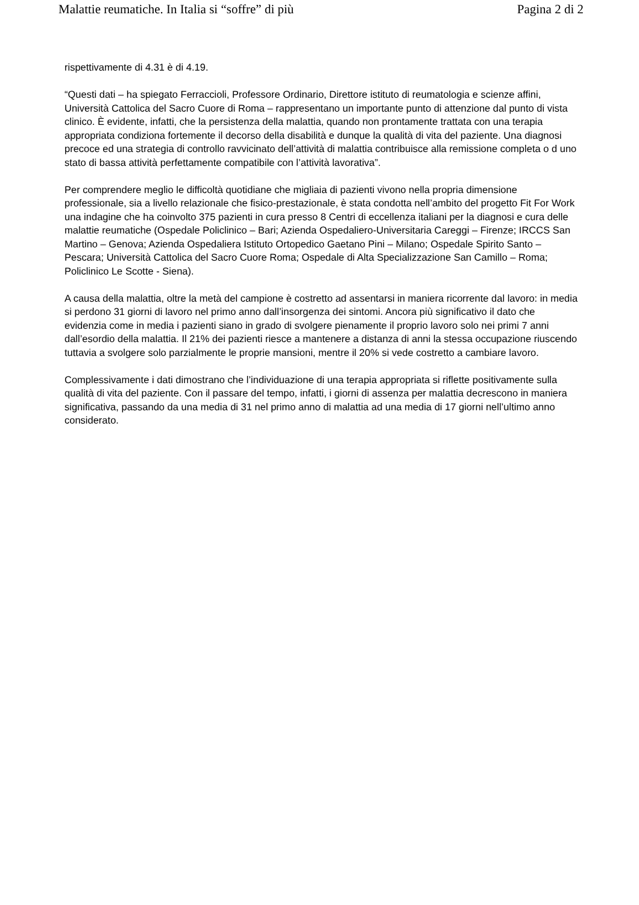Malattie reumatiche. In Italia si “soffre” di più Pagina 2 di 2
rispettivamente di 4.31 è di 4.19.
“Questi dati – ha spiegato Ferraccioli, Professore Ordinario, Direttore istituto di reumatologia e scienze affini, Università Cattolica del Sacro Cuore di Roma – rappresentano un importante punto di attenzione dal punto di vista clinico. È evidente, infatti, che la persistenza della malattia, quando non prontamente trattata con una terapia appropriata condiziona fortemente il decorso della disabilità e dunque la qualità di vita del paziente. Una diagnosi precoce ed una strategia di controllo ravvicinato dell’attività di malattia contribuisce alla remissione completa o d uno stato di bassa attività perfettamente compatibile con l’attività lavorativa”.
Per comprendere meglio le difficoltà quotidiane che migliaia di pazienti vivono nella propria dimensione professionale, sia a livello relazionale che fisico-prestazionale, è stata condotta nell’ambito del progetto Fit For Work una indagine che ha coinvolto 375 pazienti in cura presso 8 Centri di eccellenza italiani per la diagnosi e cura delle malattie reumatiche (Ospedale Policlinico – Bari; Azienda Ospedaliero-Universitaria Careggi – Firenze; IRCCS San Martino – Genova; Azienda Ospedaliera Istituto Ortopedico Gaetano Pini – Milano; Ospedale Spirito Santo – Pescara; Università Cattolica del Sacro Cuore Roma; Ospedale di Alta Specializzazione San Camillo – Roma; Policlinico Le Scotte - Siena).
A causa della malattia, oltre la metà del campione è costretto ad assentarsi in maniera ricorrente dal lavoro: in media si perdono 31 giorni di lavoro nel primo anno dall’insorgenza dei sintomi. Ancora più significativo il dato che evidenzia come in media i pazienti siano in grado di svolgere pienamente il proprio lavoro solo nei primi 7 anni dall’esordio della malattia. Il 21% dei pazienti riesce a mantenere a distanza di anni la stessa occupazione riuscendo tuttavia a svolgere solo parzialmente le proprie mansioni, mentre il 20% si vede costretto a cambiare lavoro.
Complessivamente i dati dimostrano che l’individuazione di una terapia appropriata si riflette positivamente sulla qualità di vita del paziente. Con il passare del tempo, infatti, i giorni di assenza per malattia decrescono in maniera significativa, passando da una media di 31 nel primo anno di malattia ad una media di 17 giorni nell’ultimo anno considerato.